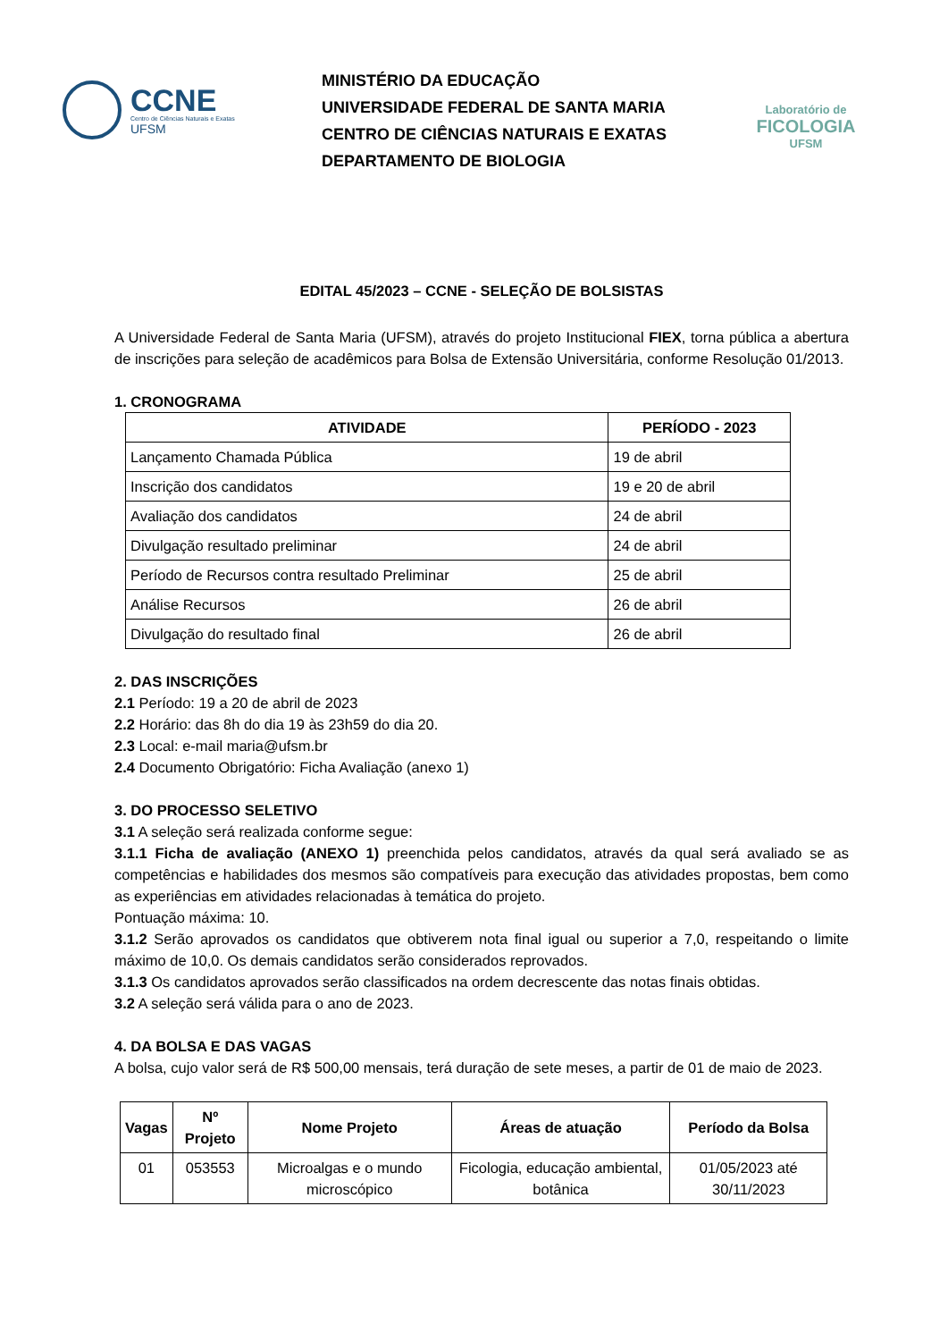CCNE
Centro de Ciências Naturais e Exatas
UFSM
MINISTÉRIO DA EDUCAÇÃO
UNIVERSIDADE FEDERAL DE SANTA MARIA
CENTRO DE CIÊNCIAS NATURAIS E EXATAS
DEPARTAMENTO DE BIOLOGIA
Laboratório de
FICOLOGIA
UFSM
EDITAL 45/2023 – CCNE - SELEÇÃO DE BOLSISTAS
A Universidade Federal de Santa Maria (UFSM), através do projeto Institucional FIEX, torna pública a abertura de inscrições para seleção de acadêmicos para Bolsa de Extensão Universitária, conforme Resolução 01/2013.
1. CRONOGRAMA
| ATIVIDADE | PERÍODO - 2023 |
| --- | --- |
| Lançamento Chamada Pública | 19 de abril |
| Inscrição dos candidatos | 19 e 20 de abril |
| Avaliação dos candidatos | 24 de abril |
| Divulgação resultado preliminar | 24 de abril |
| Período de Recursos contra resultado Preliminar | 25 de abril |
| Análise Recursos | 26 de abril |
| Divulgação do resultado final | 26 de abril |
2. DAS INSCRIÇÕES
2.1 Período: 19 a 20 de abril de 2023
2.2 Horário: das 8h do dia 19 às 23h59 do dia 20.
2.3 Local: e-mail maria@ufsm.br
2.4 Documento Obrigatório: Ficha Avaliação (anexo 1)
3. DO PROCESSO SELETIVO
3.1 A seleção será realizada conforme segue:
3.1.1 Ficha de avaliação (ANEXO 1) preenchida pelos candidatos, através da qual será avaliado se as competências e habilidades dos mesmos são compatíveis para execução das atividades propostas, bem como as experiências em atividades relacionadas à temática do projeto.
Pontuação máxima: 10.
3.1.2 Serão aprovados os candidatos que obtiverem nota final igual ou superior a 7,0, respeitando o limite máximo de 10,0. Os demais candidatos serão considerados reprovados.
3.1.3 Os candidatos aprovados serão classificados na ordem decrescente das notas finais obtidas.
3.2 A seleção será válida para o ano de 2023.
4. DA BOLSA E DAS VAGAS
A bolsa, cujo valor será de R$ 500,00 mensais, terá duração de sete meses, a partir de 01 de maio de 2023.
| Vagas | Nº Projeto | Nome Projeto | Áreas de atuação | Período da Bolsa |
| --- | --- | --- | --- | --- |
| 01 | 053553 | Microalgas e o mundo microscópico | Ficologia, educação ambiental, botânica | 01/05/2023 até 30/11/2023 |